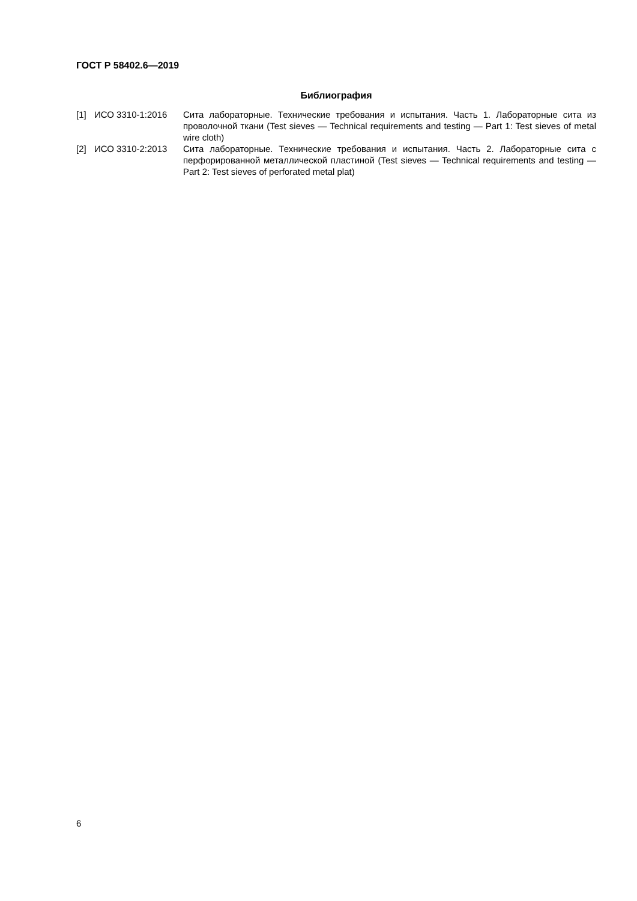ГОСТ Р 58402.6—2019
Библиография
| [1] | ИСО 3310-1:2016 | Сита лабораторные. Технические требования и испытания. Часть 1. Лабораторные сита из проволочной ткани (Test sieves — Technical requirements and testing — Part 1: Test sieves of metal wire cloth) |
| [2] | ИСО 3310-2:2013 | Сита лабораторные. Технические требования и испытания. Часть 2. Лабораторные сита с перфорированной металлической пластиной (Test sieves — Technical requirements and testing — Part 2: Test sieves of perforated metal plat) |
6